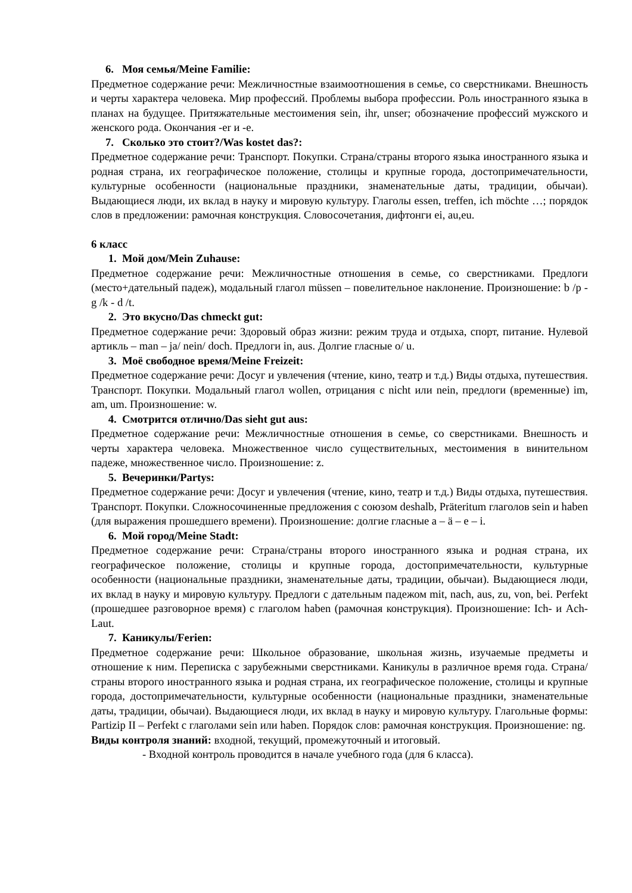6. Моя семья/Meine Familie:
Предметное содержание речи: Межличностные взаимоотношения в семье, со сверстниками. Внешность и черты характера человека. Мир профессий. Проблемы выбора профессии. Роль иностранного языка в планах на будущее. Притяжательные местоимения sein, ihr, unser; обозначение профессий мужского и женского рода. Окончания -er и -e.
7. Сколько это стоит?/Was kostet das?:
Предметное содержание речи: Транспорт. Покупки. Страна/страны второго языка иностранного языка и родная страна, их географическое положение, столицы и крупные города, достопримечательности, культурные особенности (национальные праздники, знаменательные даты, традиции, обычаи). Выдающиеся люди, их вклад в науку и мировую культуру. Глаголы essen, treffen, ich möchte …; порядок слов в предложении: рамочная конструкция. Словосочетания, дифтонги ei, au,eu.
6 класс
1. Мой дом/Mein Zuhause:
Предметное содержание речи: Межличностные отношения в семье, со сверстниками. Предлоги (место+дательный падеж), модальный глагол müssen – повелительное наклонение. Произношение: b /p - g /k - d /t.
2. Это вкусно/Das chmeckt gut:
Предметное содержание речи: Здоровый образ жизни: режим труда и отдыха, спорт, питание. Нулевой артикль – man – ja/ nein/ doch. Предлоги in, aus. Долгие гласные o/ u.
3. Моё свободное время/Meine Freizeit:
Предметное содержание речи: Досуг и увлечения (чтение, кино, театр и т.д.) Виды отдыха, путешествия. Транспорт. Покупки. Модальный глагол wollen, отрицания с nicht или nein, предлоги (временные) im, am, um. Произношение: w.
4. Смотрится отлично/Das sieht gut aus:
Предметное содержание речи: Межличностные отношения в семье, со сверстниками. Внешность и черты характера человека. Множественное число существительных, местоимения в винительном падеже, множественное число. Произношение: z.
5. Вечеринки/Partys:
Предметное содержание речи: Досуг и увлечения (чтение, кино, театр и т.д.) Виды отдыха, путешествия. Транспорт. Покупки. Сложносочиненные предложения с союзом deshalb, Präteritum глаголов sein и haben (для выражения прошедшего времени). Произношение: долгие гласные a – ä – e – i.
6. Мой город/Meine Stadt:
Предметное содержание речи: Страна/страны второго иностранного языка и родная страна, их географическое положение, столицы и крупные города, достопримечательности, культурные особенности (национальные праздники, знаменательные даты, традиции, обычаи). Выдающиеся люди, их вклад в науку и мировую культуру. Предлоги с дательным падежом mit, nach, aus, zu, von, bei. Perfekt (прошедшее разговорное время) с глаголом haben (рамочная конструкция). Произношение: Ich- и Ach-Laut.
7. Каникулы/Ferien:
Предметное содержание речи: Школьное образование, школьная жизнь, изучаемые предметы и отношение к ним. Переписка с зарубежными сверстниками. Каникулы в различное время года. Страна/страны второго иностранного языка и родная страна, их географическое положение, столицы и крупные города, достопримечательности, культурные особенности (национальные праздники, знаменательные даты, традиции, обычаи). Выдающиеся люди, их вклад в науку и мировую культуру. Глагольные формы: Partizip II – Perfekt с глаголами sein или haben. Порядок слов: рамочная конструкция. Произношение: ng.
Виды контроля знаний: входной, текущий, промежуточный и итоговый.
- Входной контроль проводится в начале учебного года (для 6 класса).